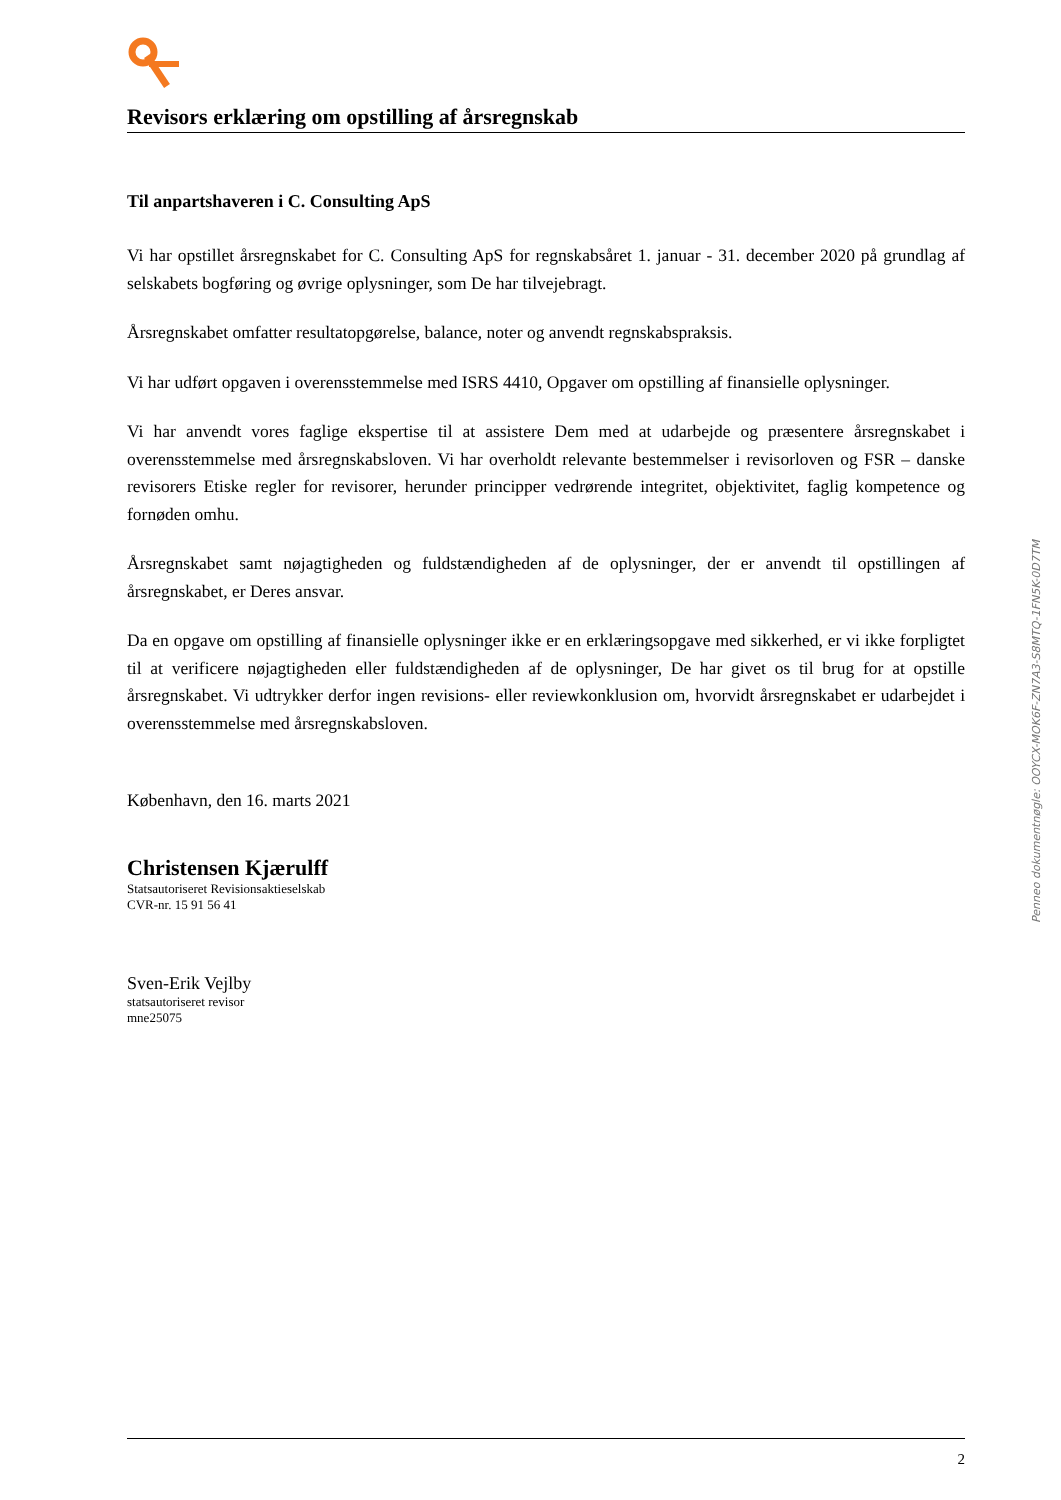Revisors erklæring om opstilling af årsregnskab
Til anpartshaveren i C. Consulting ApS
Vi har opstillet årsregnskabet for C. Consulting ApS for regnskabsåret 1. januar - 31. december 2020 på grundlag af selskabets bogføring og øvrige oplysninger, som De har tilvejebragt.
Årsregnskabet omfatter resultatopgørelse, balance, noter og anvendt regnskabspraksis.
Vi har udført opgaven i overensstemmelse med ISRS 4410, Opgaver om opstilling af finansielle oplysninger.
Vi har anvendt vores faglige ekspertise til at assistere Dem med at udarbejde og præsentere årsregnskabet i overensstemmelse med årsregnskabsloven. Vi har overholdt relevante bestemmelser i revisorloven og FSR – danske revisorers Etiske regler for revisorer, herunder principper vedrørende integritet, objektivitet, faglig kompetence og fornøden omhu.
Årsregnskabet samt nøjagtigheden og fuldstændigheden af de oplysninger, der er anvendt til opstillingen af årsregnskabet, er Deres ansvar.
Da en opgave om opstilling af finansielle oplysninger ikke er en erklæringsopgave med sikkerhed, er vi ikke forpligtet til at verificere nøjagtigheden eller fuldstændigheden af de oplysninger, De har givet os til brug for at opstille årsregnskabet. Vi udtrykker derfor ingen revisions- eller reviewkonklusion om, hvorvidt årsregnskabet er udarbejdet i overensstemmelse med årsregnskabsloven.
København, den 16. marts 2021
Christensen Kjærulff
Statsautoriseret Revisionsaktieselskab
CVR-nr. 15 91 56 41
Sven-Erik Vejlby
statsautoriseret revisor
mne25075
Penneo dokumentnøgle: OOYCX-MOK6F-ZN7A3-S8MTQ-1FN5K-0D7TM
2